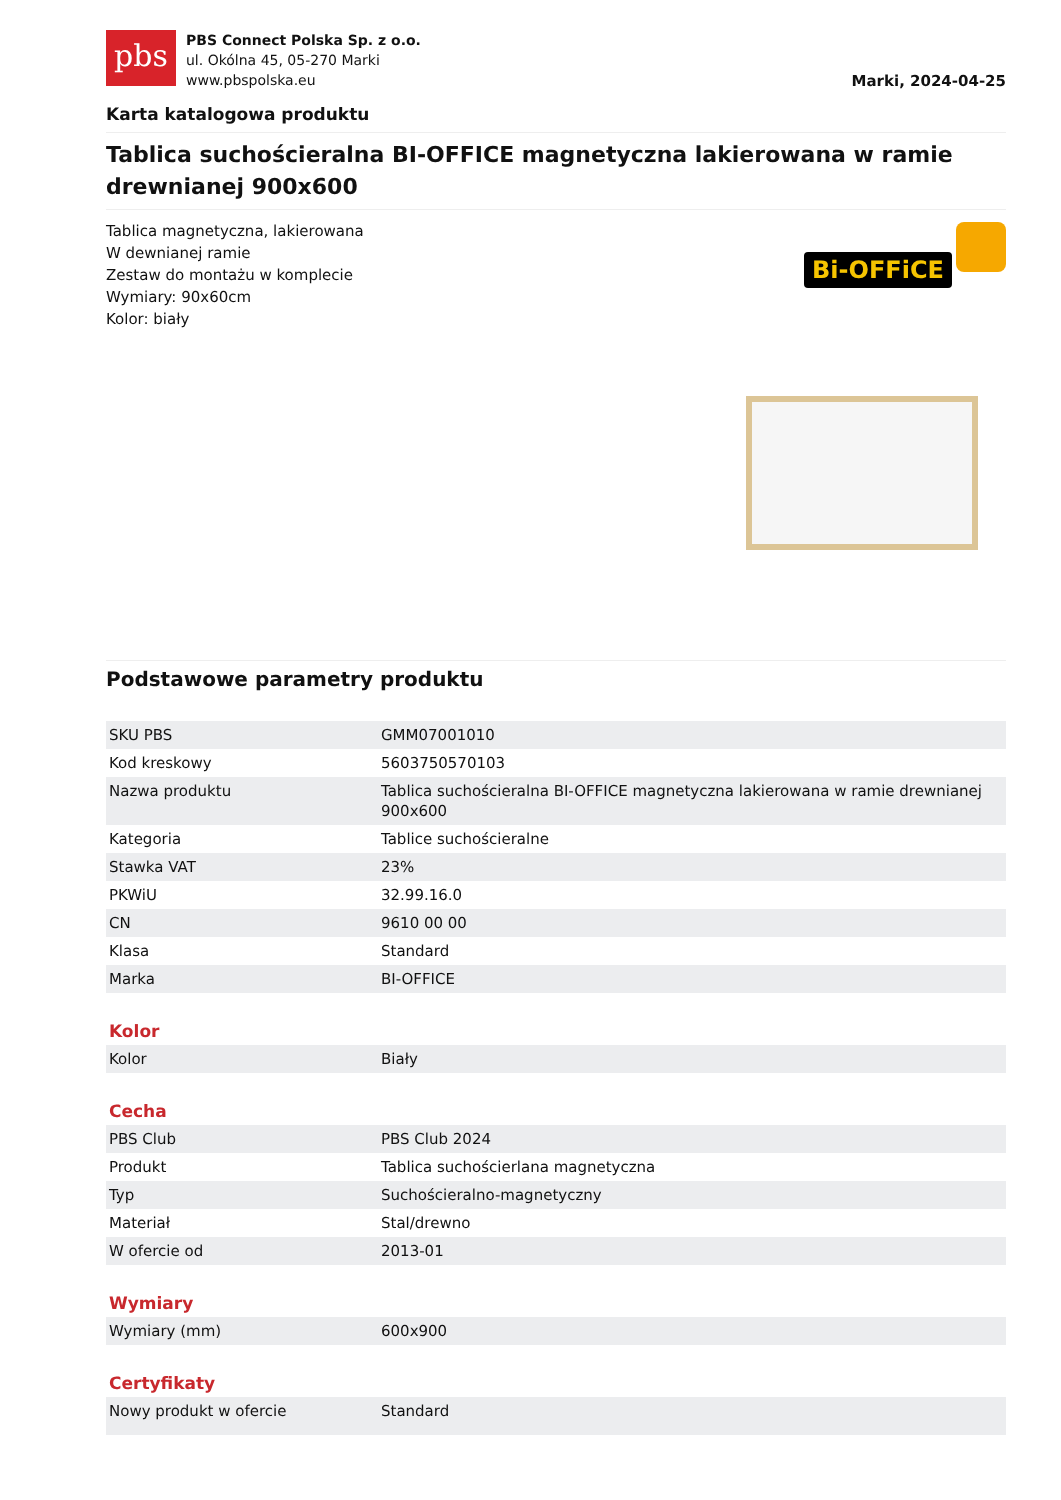pbs
PBS Connect Polska Sp. z o.o.
ul. Okólna 45, 05-270 Marki
www.pbspolska.eu
Marki, 2024-04-25
Karta katalogowa produktu
Tablica suchościeralna BI-OFFICE magnetyczna lakierowana w ramie drewnianej 900x600
Tablica magnetyczna, lakierowana
W dewnianej ramie
Zestaw do montażu w komplecie
Wymiary: 90x60cm
Kolor: biały
Bi-OFFiCE
Podstawowe parametry produktu
| SKU PBS | GMM07001010 |
| Kod kreskowy | 5603750570103 |
| Nazwa produktu | Tablica suchościeralna BI-OFFICE magnetyczna lakierowana w ramie drewnianej 900x600 |
| Kategoria | Tablice suchościeralne |
| Stawka VAT | 23% |
| PKWiU | 32.99.16.0 |
| CN | 9610 00 00 |
| Klasa | Standard |
| Marka | BI-OFFICE |
Kolor
| Kolor | Biały |
Cecha
| PBS Club | PBS Club 2024 |
| Produkt | Tablica suchościerlana magnetyczna |
| Typ | Suchościeralno-magnetyczny |
| Materiał | Stal/drewno |
| W ofercie od | 2013-01 |
Wymiary
| Wymiary (mm) | 600x900 |
Certyfikaty
| Nowy produkt w ofercie | Standard |